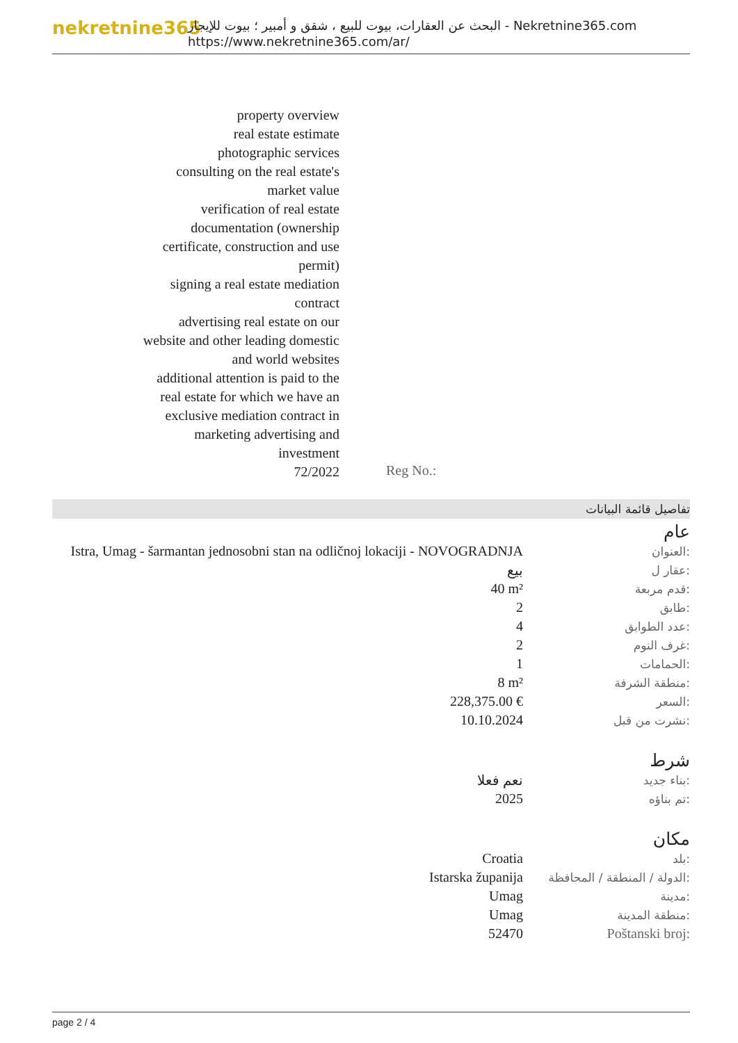nekretnine365
البحث عن العقارات، بيوت للبيع ، شقق و أمبير ؛ بيوت للإيجار - Nekretnine365.com
https://www.nekretnine365.com/ar/
property overview
real estate estimate
photographic services
consulting on the real estate's market value
verification of real estate documentation (ownership certificate, construction and use permit)
signing a real estate mediation contract
advertising real estate on our website and other leading domestic and world websites
additional attention is paid to the real estate for which we have an exclusive mediation contract in marketing advertising and investment
72/2022
Reg No.:
تفاصيل قائمة البيانات
عام
| Istra, Umag - šarmantan jednosobni stan na odličnoj lokaciji - NOVOGRADNJA | العنوان: |
| بيع | عقار ل: |
| 40 m² | قدم مربعة: |
| 2 | طابق: |
| 4 | عدد الطوابق: |
| 2 | غرف النوم: |
| 1 | الحمامات: |
| 8 m² | منطقة الشرفة: |
| 228,375.00 € | السعر: |
| 10.10.2024 | نشرت من قبل: |
شرط
| نعم فعلا | بناء جديد: |
| 2025 | تم بناؤه: |
مكان
| Croatia | بلد: |
| Istarska županija | الدولة / المنطقة / المحافظة: |
| Umag | مدينة: |
| Umag | منطقة المدينة: |
| 52470 | Poštanski broj: |
page 2 / 4